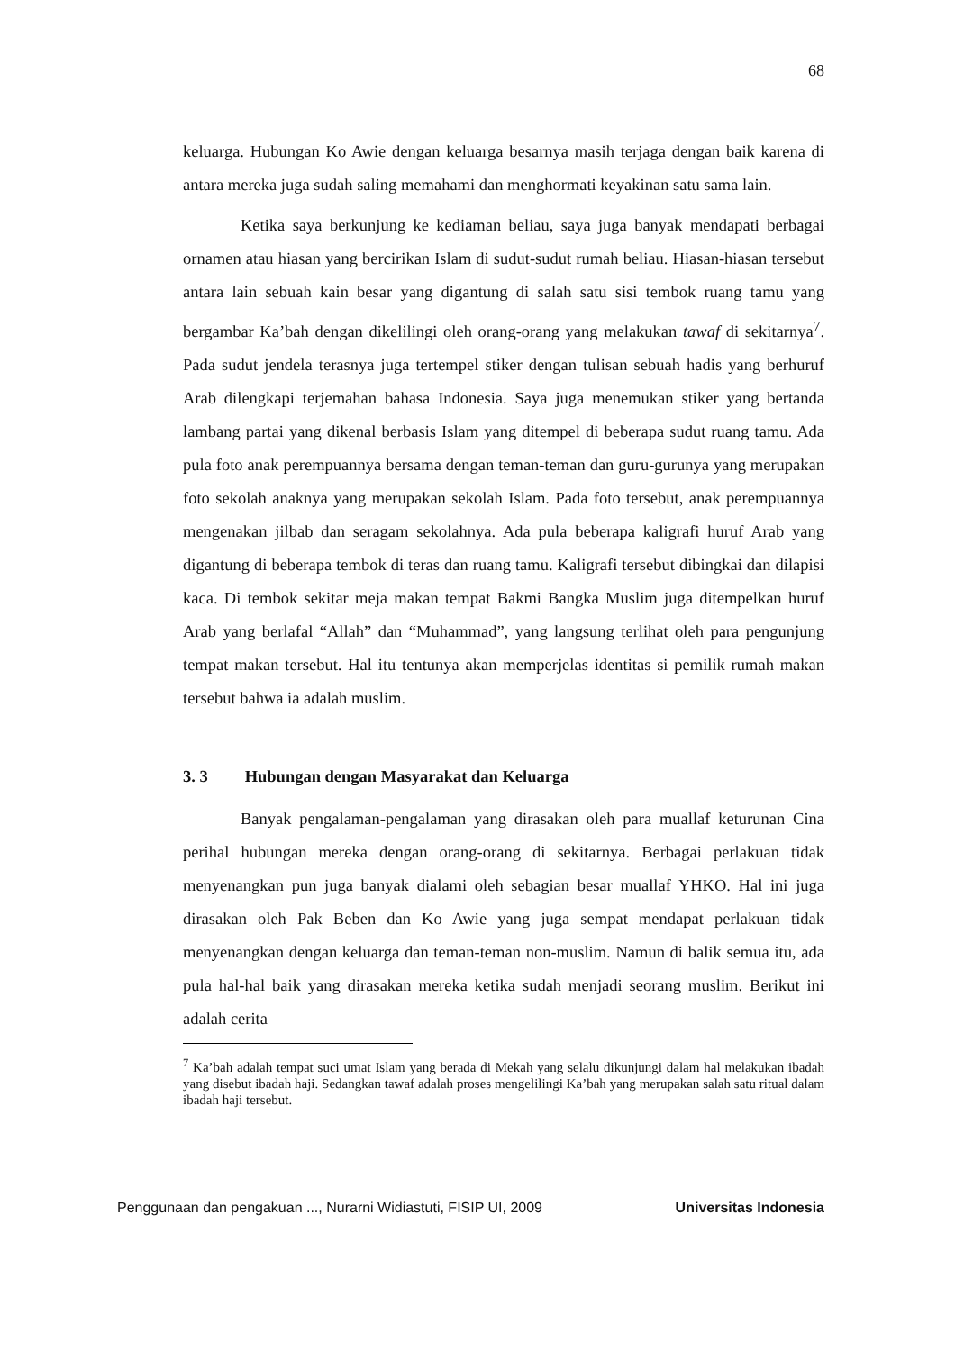68
keluarga. Hubungan Ko Awie dengan keluarga besarnya masih terjaga dengan baik karena di antara mereka juga sudah saling memahami dan menghormati keyakinan satu sama lain.
Ketika saya berkunjung ke kediaman beliau, saya juga banyak mendapati berbagai ornamen atau hiasan yang bercirikan Islam di sudut-sudut rumah beliau. Hiasan-hiasan tersebut antara lain sebuah kain besar yang digantung di salah satu sisi tembok ruang tamu yang bergambar Ka’bah dengan dikelilingi oleh orang-orang yang melakukan tawaf di sekitarnya<sup>7</sup>. Pada sudut jendela terasnya juga tertempel stiker dengan tulisan sebuah hadis yang berhuruf Arab dilengkapi terjemahan bahasa Indonesia. Saya juga menemukan stiker yang bertanda lambang partai yang dikenal berbasis Islam yang ditempel di beberapa sudut ruang tamu. Ada pula foto anak perempuannya bersama dengan teman-teman dan guru-gurunya yang merupakan foto sekolah anaknya yang merupakan sekolah Islam. Pada foto tersebut, anak perempuannya mengenakan jilbab dan seragam sekolahnya. Ada pula beberapa kaligrafi huruf Arab yang digantung di beberapa tembok di teras dan ruang tamu. Kaligrafi tersebut dibingkai dan dilapisi kaca. Di tembok sekitar meja makan tempat Bakmi Bangka Muslim juga ditempelkan huruf Arab yang berlafal “Allah” dan “Muhammad”, yang langsung terlihat oleh para pengunjung tempat makan tersebut. Hal itu tentunya akan memperjelas identitas si pemilik rumah makan tersebut bahwa ia adalah muslim.
3. 3 Hubungan dengan Masyarakat dan Keluarga
Banyak pengalaman-pengalaman yang dirasakan oleh para muallaf keturunan Cina perihal hubungan mereka dengan orang-orang di sekitarnya. Berbagai perlakuan tidak menyenangkan pun juga banyak dialami oleh sebagian besar muallaf YHKO. Hal ini juga dirasakan oleh Pak Beben dan Ko Awie yang juga sempat mendapat perlakuan tidak menyenangkan dengan keluarga dan teman-teman non-muslim. Namun di balik semua itu, ada pula hal-hal baik yang dirasakan mereka ketika sudah menjadi seorang muslim. Berikut ini adalah cerita
<sup>7</sup> Ka’bah adalah tempat suci umat Islam yang berada di Mekah yang selalu dikunjungi dalam hal melakukan ibadah yang disebut ibadah haji. Sedangkan tawaf adalah proses mengelilingi Ka’bah yang merupakan salah satu ritual dalam ibadah haji tersebut.
Penggunaan dan pengakuan ..., Nurarni Widiastuti, FISIP UI, 2009 Universitas Indonesia